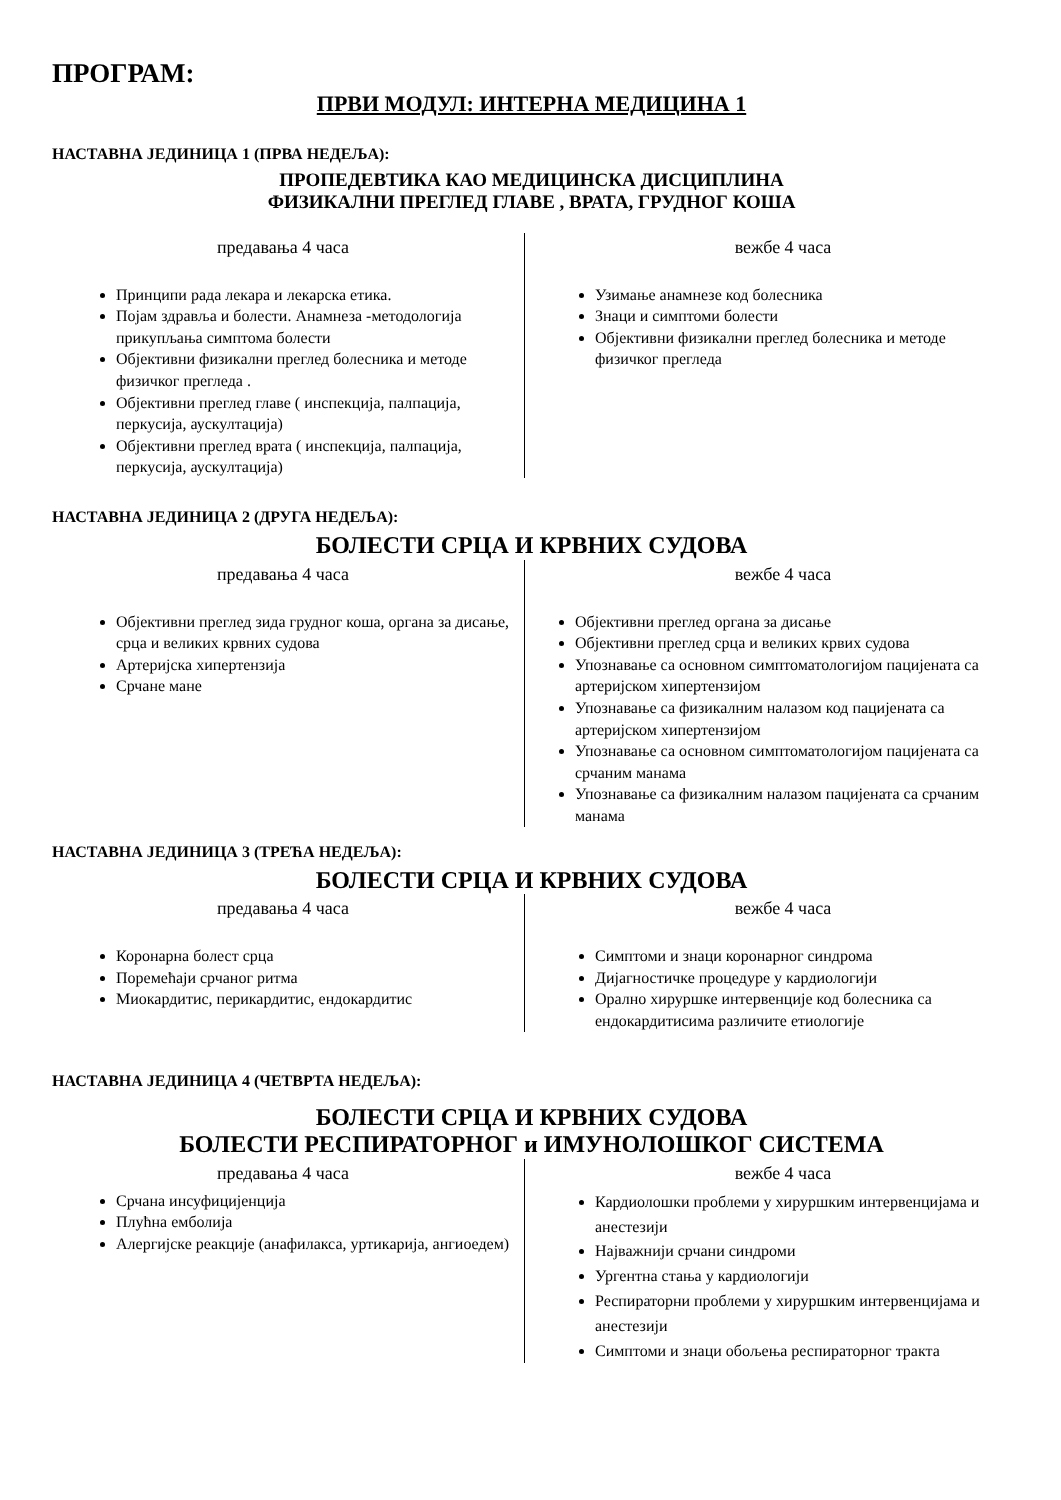ПРОГРАМ:
ПРВИ МОДУЛ: ИНТЕРНА МЕДИЦИНА 1
НАСТАВНА ЈЕДИНИЦА 1 (ПРВА НЕДЕЉА):
ПРОПЕДЕВТИКА КАО МЕДИЦИНСКА ДИСЦИПЛИНА
ФИЗИКАЛНИ ПРЕГЛЕД ГЛАВЕ , ВРАТА, ГРУДНОГ КОША
предавања 4 часа
Принципи рада лекара и лекарска етика.
Појам здравља и болести. Анамнеза -методологија прикупљања симптома болести
Објективни физикални преглед болесника и методе физичког прегледа .
Објективни преглед главе ( инспекција, палпација, перкусија, аускултација)
Објективни преглед врата ( инспекција, палпација, перкусија, аускултација)
вежбе 4 часа
Узимање анамнезе код болесника
Знаци и симптоми болести
Објективни физикални преглед болесника и методе физичког прегледа
НАСТАВНА ЈЕДИНИЦА 2 (ДРУГА НЕДЕЉА):
БОЛЕСТИ СРЦА И КРВНИХ СУДОВА
предавања 4 часа
Објективни преглед зида грудног коша, органа за дисање, срца и великих крвних судова
Артеријска хипертензија
Срчане мане
вежбе 4 часа
Објективни преглед органа за дисање
Објективни преглед срца и великих крвих судова
Упознавање са основном симптоматологијом пацијената са артеријском хипертензијом
Упознавање са физикалним налазом код пацијената са артеријском хипертензијом
Упознавање са основном симптоматологијом пацијената са срчаним манама
Упознавање са физикалним налазом пацијената са срчаним манама
НАСТАВНА ЈЕДИНИЦА 3 (ТРЕЋА НЕДЕЉА):
БОЛЕСТИ СРЦА И КРВНИХ СУДОВА
предавања 4 часа
Коронарна болест срца
Поремећаји срчаног ритма
Миокардитис, перикардитис, ендокардитис
вежбе 4 часа
Симптоми и знаци коронарног синдрома
Дијагностичке процедуре у кардиологији
Орално хируршке интервенције код болесника са ендокардитисима различите етиологије
НАСТАВНА ЈЕДИНИЦА 4 (ЧЕТВРТА НЕДЕЉА):
БОЛЕСТИ СРЦА И КРВНИХ СУДОВА
БОЛЕСТИ РЕСПИРАТОРНОГ и ИМУНОЛОШКОГ СИСТЕМА
предавања 4 часа
Срчана инсуфицијенција
Плућна емболија
Алергијске реакције (анафилакса, уртикарија, ангиоедем)
вежбе 4 часа
Кардиолошки проблеми у хируршким интервенцијама и анестезији
Најважнији срчани синдроми
Ургентна стања у кардиологији
Респираторни проблеми у хируршким интервенцијама и анестезији
Симптоми и знаци обољења респираторног тракта